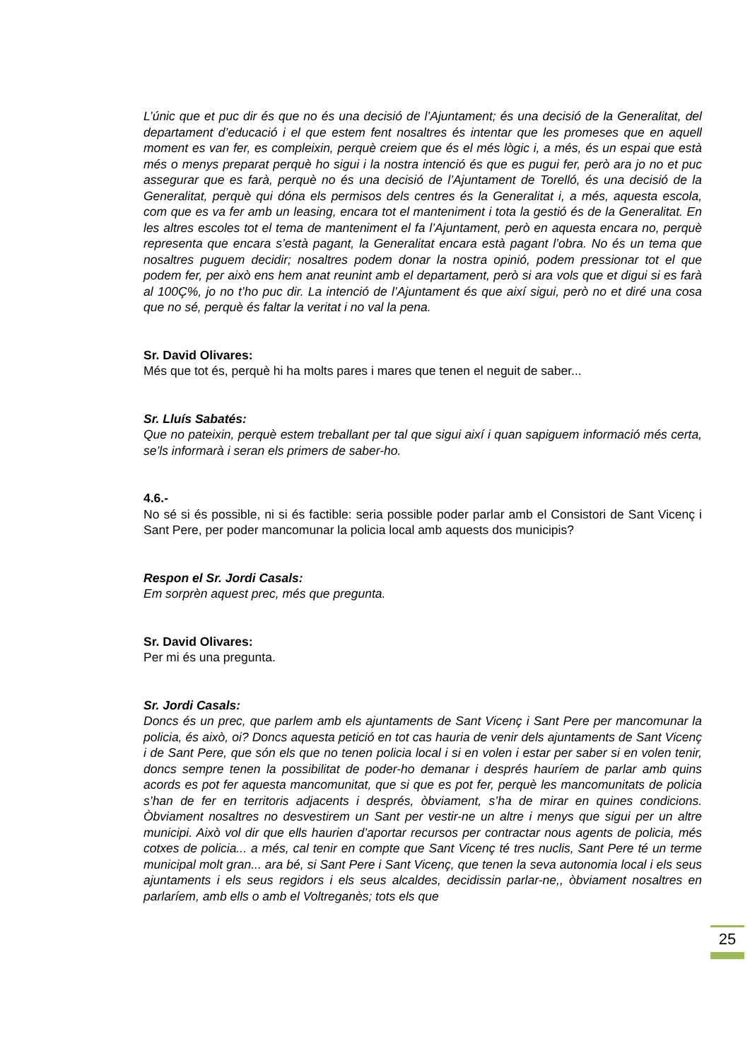L’únic que et puc dir és que no és una decisió de l’Ajuntament; és una decisió de la Generalitat, del departament d’educació i el que estem fent nosaltres és intentar que les promeses que en aquell moment es van fer, es compleixin, perquè creiem que és el més lògic i, a més, és un espai que està més o menys preparat perquè ho sigui i la nostra intenció és que es pugui fer, però ara jo no et puc assegurar que es farà, perquè no és una decisió de l’Ajuntament de Torelló, és una decisió de la Generalitat, perquè qui dóna els permisos dels centres és la Generalitat i, a més, aquesta escola, com que es va fer amb un leasing, encara tot el manteniment i tota la gestió és de la Generalitat. En les altres escoles tot el tema de manteniment el fa l’Ajuntament, però en aquesta encara no, perquè representa que encara s’està pagant, la Generalitat encara està pagant l’obra. No és un tema que nosaltres puguem decidir; nosaltres podem donar la nostra opinió, podem pressionar tot el que podem fer, per això ens hem anat reunint amb el departament, però si ara vols que et digui si es farà al 100Ç%, jo no t’ho puc dir. La intenció de l’Ajuntament és que així sigui, però no et diré una cosa que no sé, perquè és faltar la veritat i no val la pena.
Sr. David Olivares:
Més que tot és, perquè hi ha molts pares i mares que tenen el neguit de saber...
Sr. Lluís Sabatés:
Que no pateixin, perquè estem treballant per tal que sigui així i quan sapiguem informació més certa, se’ls informarà i seran els primers de saber-ho.
4.6.-
No sé si és possible, ni si és factible: seria possible poder parlar amb el Consistori de Sant Vicenç i Sant Pere, per poder mancomunar la policia local amb aquests dos municipis?
Respon el Sr. Jordi Casals:
Em sorprèn aquest prec, més que pregunta.
Sr. David Olivares:
Per mi és una pregunta.
Sr. Jordi Casals:
Doncs és un prec, que parlem amb els ajuntaments de Sant Vicenç i Sant Pere per mancomunar la policia, és això, oi? Doncs aquesta petició en tot cas hauria de venir dels ajuntaments de Sant Vicenç i de Sant Pere, que són els que no tenen policia local i si en volen i estar per saber si en volen tenir, doncs sempre tenen la possibilitat de poder-ho demanar i després hauríem de parlar amb quins acords es pot fer aquesta mancomunitat, que si que es pot fer, perquè les mancomunitats de policia s’han de fer en territoris adjacents i després, òbviament, s’ha de mirar en quines condicions. Òbviament nosaltres no desvestirem un Sant per vestir-ne un altre i menys que sigui per un altre municipi. Això vol dir que ells haurien d’aportar recursos per contractar nous agents de policia, més cotxes de policia... a més, cal tenir en compte que Sant Vicenç té tres nuclis, Sant Pere té un terme municipal molt gran... ara bé, si Sant Pere i Sant Vicenç, que tenen la seva autonomia local i els seus ajuntaments i els seus regidors i els seus alcaldes, decidissin parlar-ne,, òbviament nosaltres en parlaríem, amb ells o amb el Voltreganès; tots els que
25